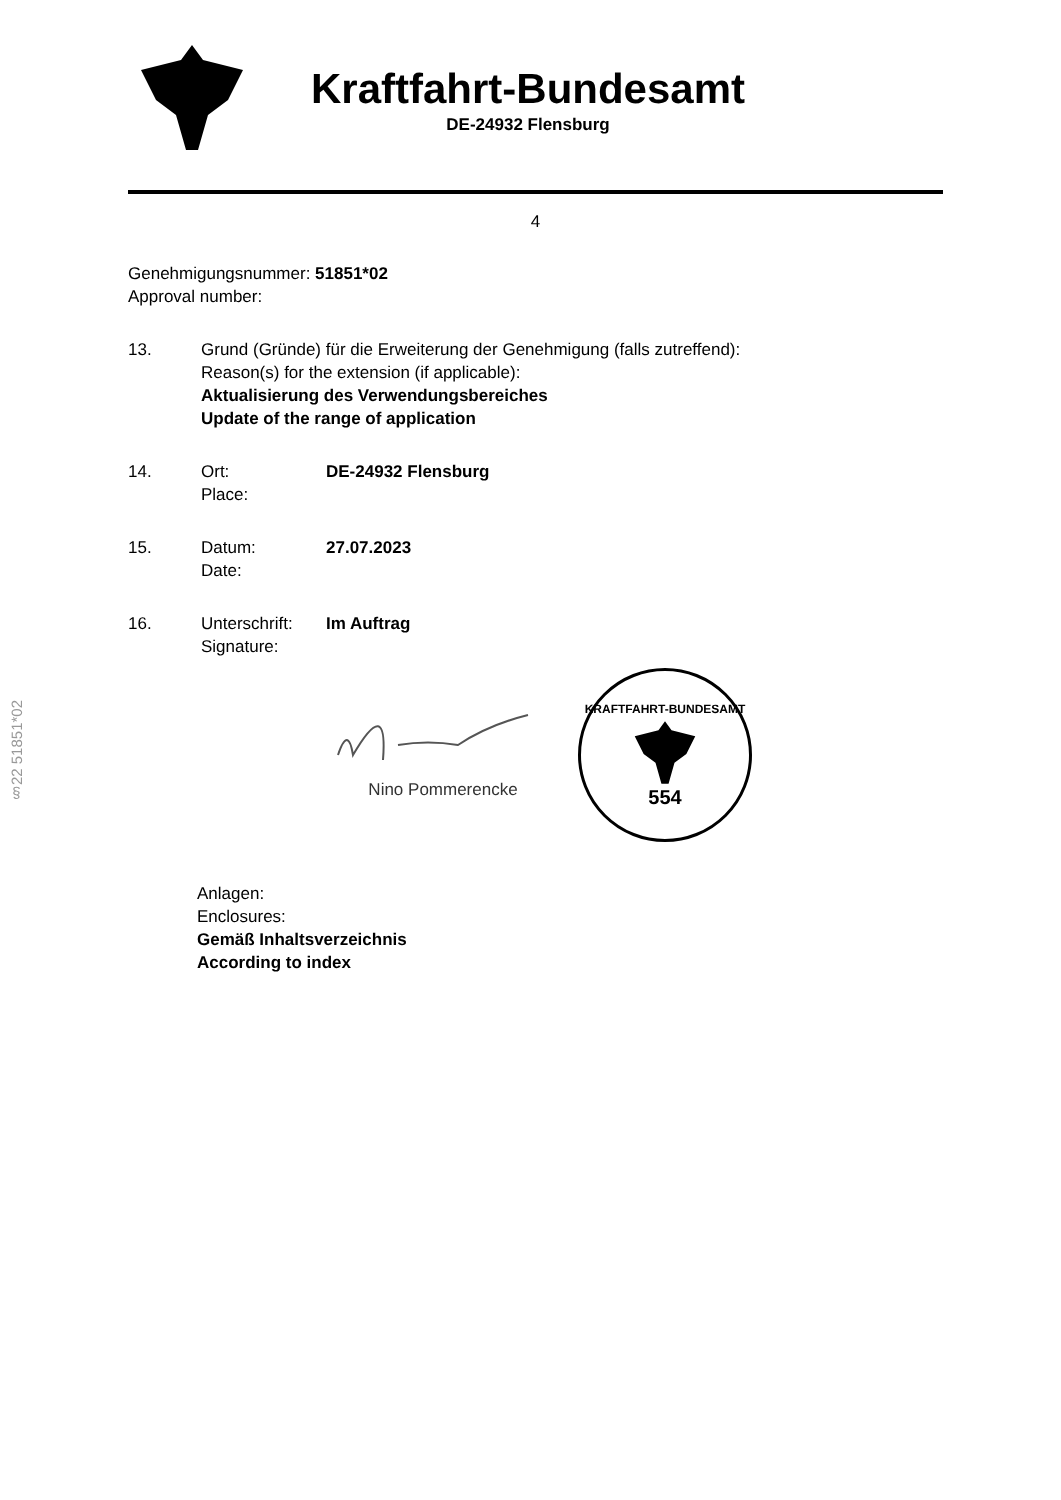§22 51851*02
Kraftfahrt-Bundesamt
DE-24932 Flensburg
4
Genehmigungsnummer: 51851*02
Approval number:
13. Grund (Gründe) für die Erweiterung der Genehmigung (falls zutreffend):
Reason(s) for the extension (if applicable):
Aktualisierung des Verwendungsbereiches
Update of the range of application
14. Ort:
Place:
DE-24932 Flensburg
15. Datum:
Date:
27.07.2023
16. Unterschrift:
Signature:
Im Auftrag
Nino Pommerencke
KRAFTFAHRT-BUNDESAMT
554
Anlagen:
Enclosures:
Gemäß Inhaltsverzeichnis
According to index